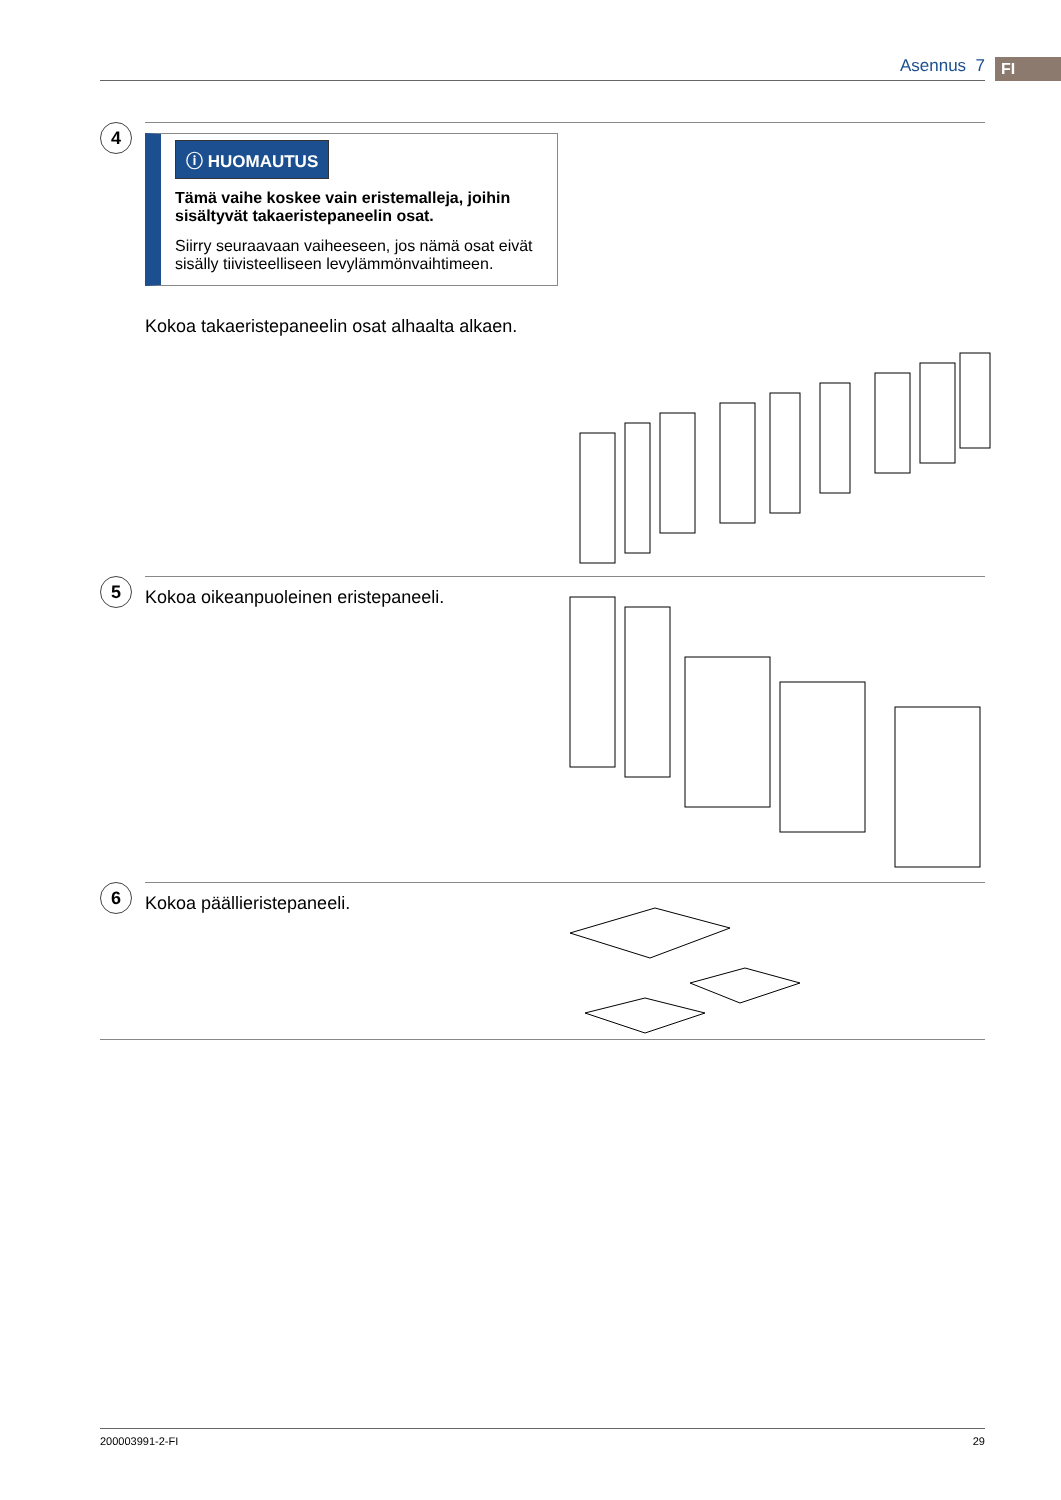Asennus 7 FI
4
ⓘ HUOMAUTUS
Tämä vaihe koskee vain eristemalleja, joihin sisältyvät takaeristepaneelin osat.
Siirry seuraavaan vaiheeseen, jos nämä osat eivät sisälly tiivisteelliseen levylämmönvaihtimeen.
Kokoa takaeristepaneelin osat alhaalta alkaen.
5
Kokoa oikeanpuoleinen eristepaneeli.
6
Kokoa päällieristepaneeli.
200003991-2-FI 29